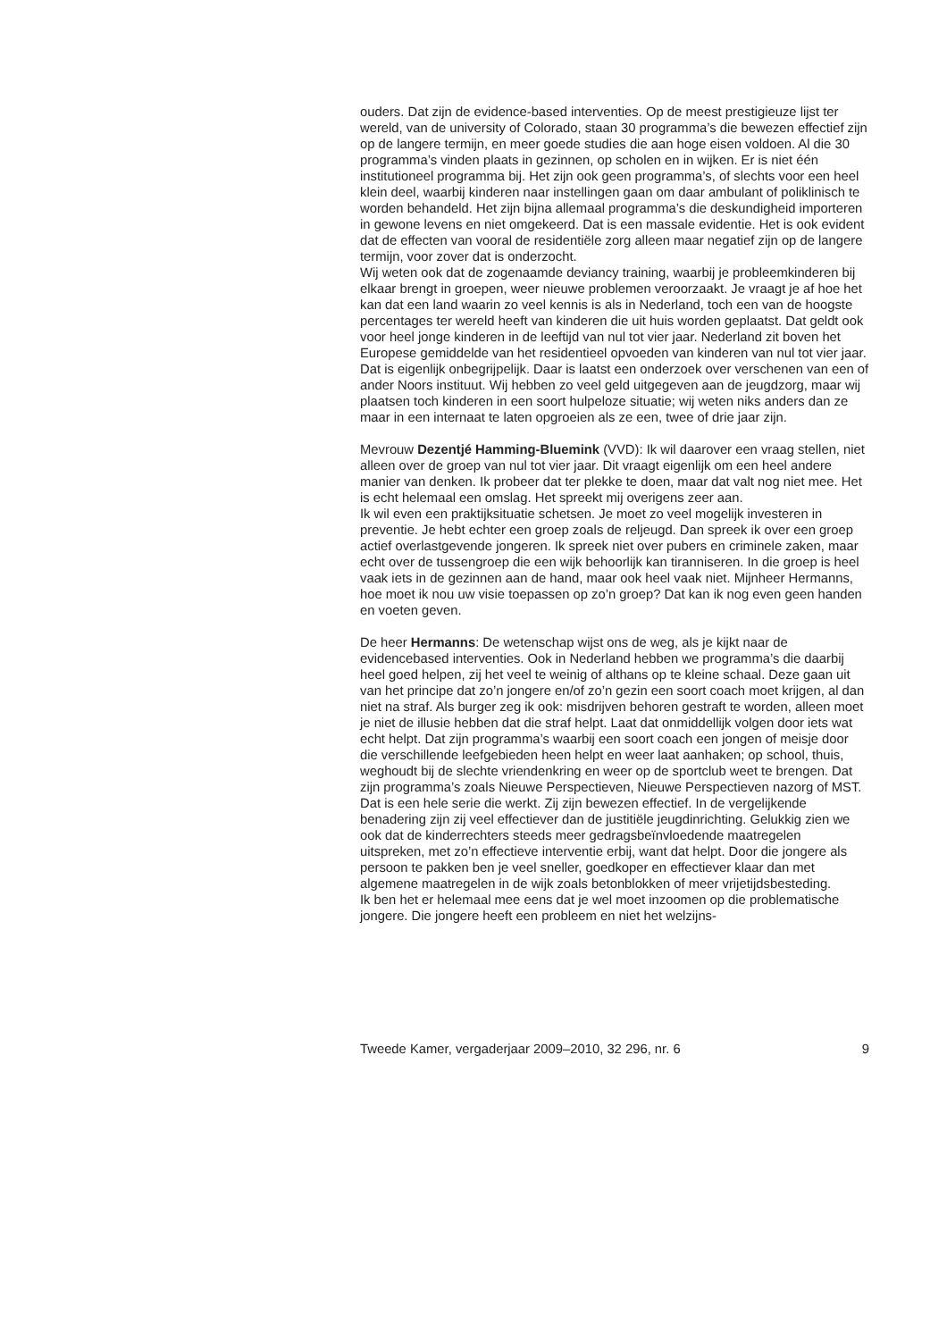ouders. Dat zijn de evidence-based interventies. Op de meest prestigieuze lijst ter wereld, van de university of Colorado, staan 30 programma’s die bewezen effectief zijn op de langere termijn, en meer goede studies die aan hoge eisen voldoen. Al die 30 programma’s vinden plaats in gezinnen, op scholen en in wijken. Er is niet één institutioneel programma bij. Het zijn ook geen programma’s, of slechts voor een heel klein deel, waarbij kinderen naar instellingen gaan om daar ambulant of poliklinisch te worden behandeld. Het zijn bijna allemaal programma’s die deskundigheid importeren in gewone levens en niet omgekeerd. Dat is een massale evidentie. Het is ook evident dat de effecten van vooral de residentiële zorg alleen maar negatief zijn op de langere termijn, voor zover dat is onderzocht.
Wij weten ook dat de zogenaamde deviancy training, waarbij je probleemkinderen bij elkaar brengt in groepen, weer nieuwe problemen veroorzaakt. Je vraagt je af hoe het kan dat een land waarin zo veel kennis is als in Nederland, toch een van de hoogste percentages ter wereld heeft van kinderen die uit huis worden geplaatst. Dat geldt ook voor heel jonge kinderen in de leeftijd van nul tot vier jaar. Nederland zit boven het Europese gemiddelde van het residentieel opvoeden van kinderen van nul tot vier jaar. Dat is eigenlijk onbegrijpelijk. Daar is laatst een onderzoek over verschenen van een of ander Noors instituut. Wij hebben zo veel geld uitgegeven aan de jeugdzorg, maar wij plaatsen toch kinderen in een soort hulpeloze situatie; wij weten niks anders dan ze maar in een internaat te laten opgroeien als ze een, twee of drie jaar zijn.
Mevrouw Dezentjé Hamming-Bluemink (VVD): Ik wil daarover een vraag stellen, niet alleen over de groep van nul tot vier jaar. Dit vraagt eigenlijk om een heel andere manier van denken. Ik probeer dat ter plekke te doen, maar dat valt nog niet mee. Het is echt helemaal een omslag. Het spreekt mij overigens zeer aan.
Ik wil even een praktijksituatie schetsen. Je moet zo veel mogelijk investeren in preventie. Je hebt echter een groep zoals de reljeugd. Dan spreek ik over een groep actief overlastgevende jongeren. Ik spreek niet over pubers en criminele zaken, maar echt over de tussengroep die een wijk behoorlijk kan tiranniseren. In die groep is heel vaak iets in de gezinnen aan de hand, maar ook heel vaak niet. Mijnheer Hermanns, hoe moet ik nou uw visie toepassen op zo’n groep? Dat kan ik nog even geen handen en voeten geven.
De heer Hermanns: De wetenschap wijst ons de weg, als je kijkt naar de evidencebased interventies. Ook in Nederland hebben we programma’s die daarbij heel goed helpen, zij het veel te weinig of althans op te kleine schaal. Deze gaan uit van het principe dat zo’n jongere en/of zo’n gezin een soort coach moet krijgen, al dan niet na straf. Als burger zeg ik ook: misdrijven behoren gestraft te worden, alleen moet je niet de illusie hebben dat die straf helpt. Laat dat onmiddellijk volgen door iets wat echt helpt. Dat zijn programma’s waarbij een soort coach een jongen of meisje door die verschillende leefgebieden heen helpt en weer laat aanhaken; op school, thuis, weghoudt bij de slechte vriendenkring en weer op de sportclub weet te brengen. Dat zijn programma’s zoals Nieuwe Perspectieven, Nieuwe Perspectieven nazorg of MST. Dat is een hele serie die werkt. Zij zijn bewezen effectief. In de vergelijkende benadering zijn zij veel effectiever dan de justitiële jeugdinrichting. Gelukkig zien we ook dat de kinderrechters steeds meer gedragsbeïnvloedende maatregelen uitspreken, met zo’n effectieve interventie erbij, want dat helpt. Door die jongere als persoon te pakken ben je veel sneller, goedkoper en effectiever klaar dan met algemene maatregelen in de wijk zoals betonblokken of meer vrijetijdsbesteding.
Ik ben het er helemaal mee eens dat je wel moet inzoomen op die problematische jongere. Die jongere heeft een probleem en niet het welzijns-
Tweede Kamer, vergaderjaar 2009–2010, 32 296, nr. 6 9